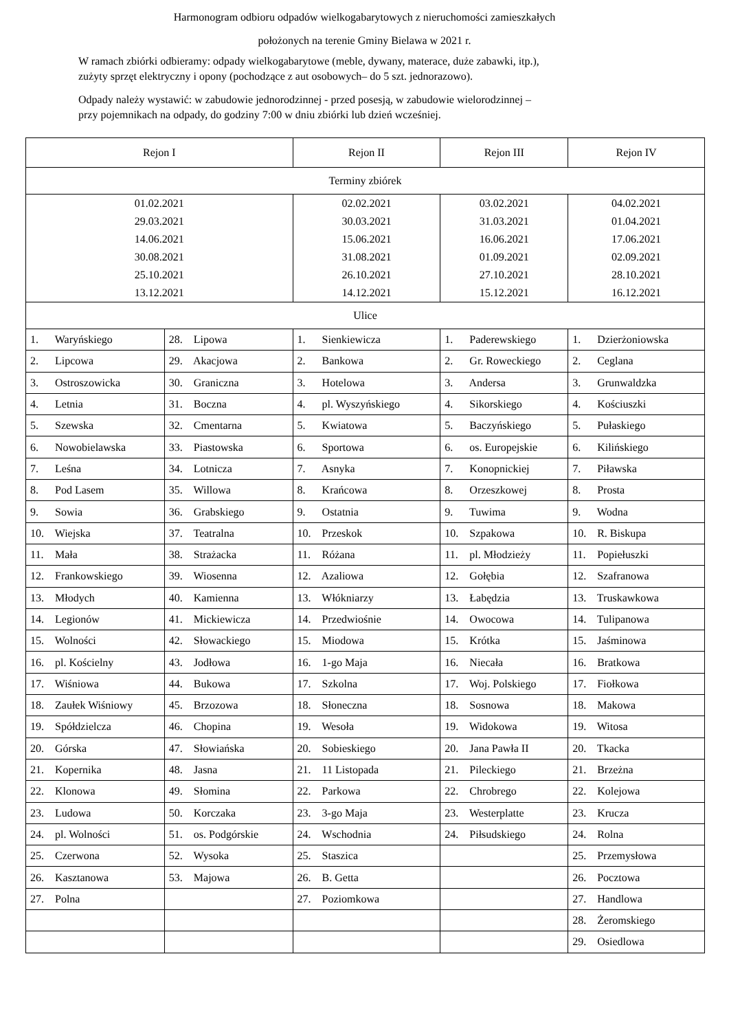Harmonogram odbioru odpadów wielkogabarytowych z nieruchomości zamieszkałych
położonych na terenie Gminy Bielawa w 2021 r.
W ramach zbiórki odbieramy: odpady wielkogabarytowe (meble, dywany, materace, duże zabawki, itp.),
zużyty sprzęt elektryczny i opony (pochodzące z aut osobowych– do 5 szt. jednorazowo).
Odpady należy wystawić: w zabudowie jednorodzinnej - przed posesją, w zabudowie wielorodzinnej –
przy pojemnikach na odpady, do godziny 7:00 w dniu zbiórki lub dzień wcześniej.
| Rejon I | | Rejon II | Rejon III | Rejon IV |
| Terminy zbiórek | | | | |
| 01.02.2021 29.03.2021 14.06.2021 30.08.2021 25.10.2021 13.12.2021 | | 02.02.2021 30.03.2021 15.06.2021 31.08.2021 26.10.2021 14.12.2021 | 03.02.2021 31.03.2021 16.06.2021 01.09.2021 27.10.2021 15.12.2021 | 04.02.2021 01.04.2021 17.06.2021 02.09.2021 28.10.2021 16.12.2021 |
| Ulice | | | | |
| 1. Waryńskiego | 28. Lipowa | 1. Sienkiewicza | 1. Paderewskiego | 1. Dzierżoniowska |
| 2. Lipcowa | 29. Akacjowa | 2. Bankowa | 2. Gr. Roweckiego | 2. Ceglana |
| 3. Ostroszowicka | 30. Graniczna | 3. Hotelowa | 3. Andersa | 3. Grunwaldzka |
| 4. Letnia | 31. Boczna | 4. pl. Wyszyńskiego | 4. Sikorskiego | 4. Kościuszki |
| 5. Szewska | 32. Cmentarna | 5. Kwiatowa | 5. Baczyńskiego | 5. Pułaskiego |
| 6. Nowobielawska | 33. Piastowska | 6. Sportowa | 6. os. Europejskie | 6. Kilińskiego |
| 7. Leśna | 34. Lotnicza | 7. Asnyka | 7. Konopnickiej | 7. Piławska |
| 8. Pod Lasem | 35. Willowa | 8. Krańcowa | 8. Orzeszkowej | 8. Prosta |
| 9. Sowia | 36. Grabskiego | 9. Ostatnia | 9. Tuwima | 9. Wodna |
| 10. Wiejska | 37. Teatralna | 10. Przeskok | 10. Szpakowa | 10. R. Biskupa |
| 11. Mała | 38. Strażacka | 11. Różana | 11. pl. Młodzieży | 11. Popiełuszki |
| 12. Frankowskiego | 39. Wiosenna | 12. Azaliowa | 12. Gołębia | 12. Szafranowa |
| 13. Młodych | 40. Kamienna | 13. Włókniarzy | 13. Łabędzia | 13. Truskawkowa |
| 14. Legionów | 41. Mickiewicza | 14. Przedwiośnie | 14. Owocowa | 14. Tulipanowa |
| 15. Wolności | 42. Słowackiego | 15. Miodowa | 15. Krótka | 15. Jaśminowa |
| 16. pl. Kościelny | 43. Jodłowa | 16. 1-go Maja | 16. Niecała | 16. Bratkowa |
| 17. Wiśniowa | 44. Bukowa | 17. Szkolna | 17. Woj. Polskiego | 17. Fiołkowa |
| 18. Zaułek Wiśniowy | 45. Brzozowa | 18. Słoneczna | 18. Sosnowa | 18. Makowa |
| 19. Spółdzielcza | 46. Chopina | 19. Wesoła | 19. Widokowa | 19. Witosa |
| 20. Górska | 47. Słowiańska | 20. Sobieskiego | 20. Jana Pawła II | 20. Tkacka |
| 21. Kopernika | 48. Jasna | 21. 11 Listopada | 21. Pileckiego | 21. Brzeżna |
| 22. Klonowa | 49. Słomina | 22. Parkowa | 22. Chrobrego | 22. Kolejowa |
| 23. Ludowa | 50. Korczaka | 23. 3-go Maja | 23. Westerplatte | 23. Krucza |
| 24. pl. Wolności | 51. os. Podgórskie | 24. Wschodnia | 24. Piłsudskiego | 24. Rolna |
| 25. Czerwona | 52. Wysoka | 25. Staszica | | 25. Przemysłowa |
| 26. Kasztanowa | 53. Majowa | 26. B. Getta | | 26. Pocztowa |
| 27. Polna | | 27. Poziomkowa | | 27. Handlowa |
| | | | | 28. Żeromskiego |
| | | | | 29. Osiedlowa |